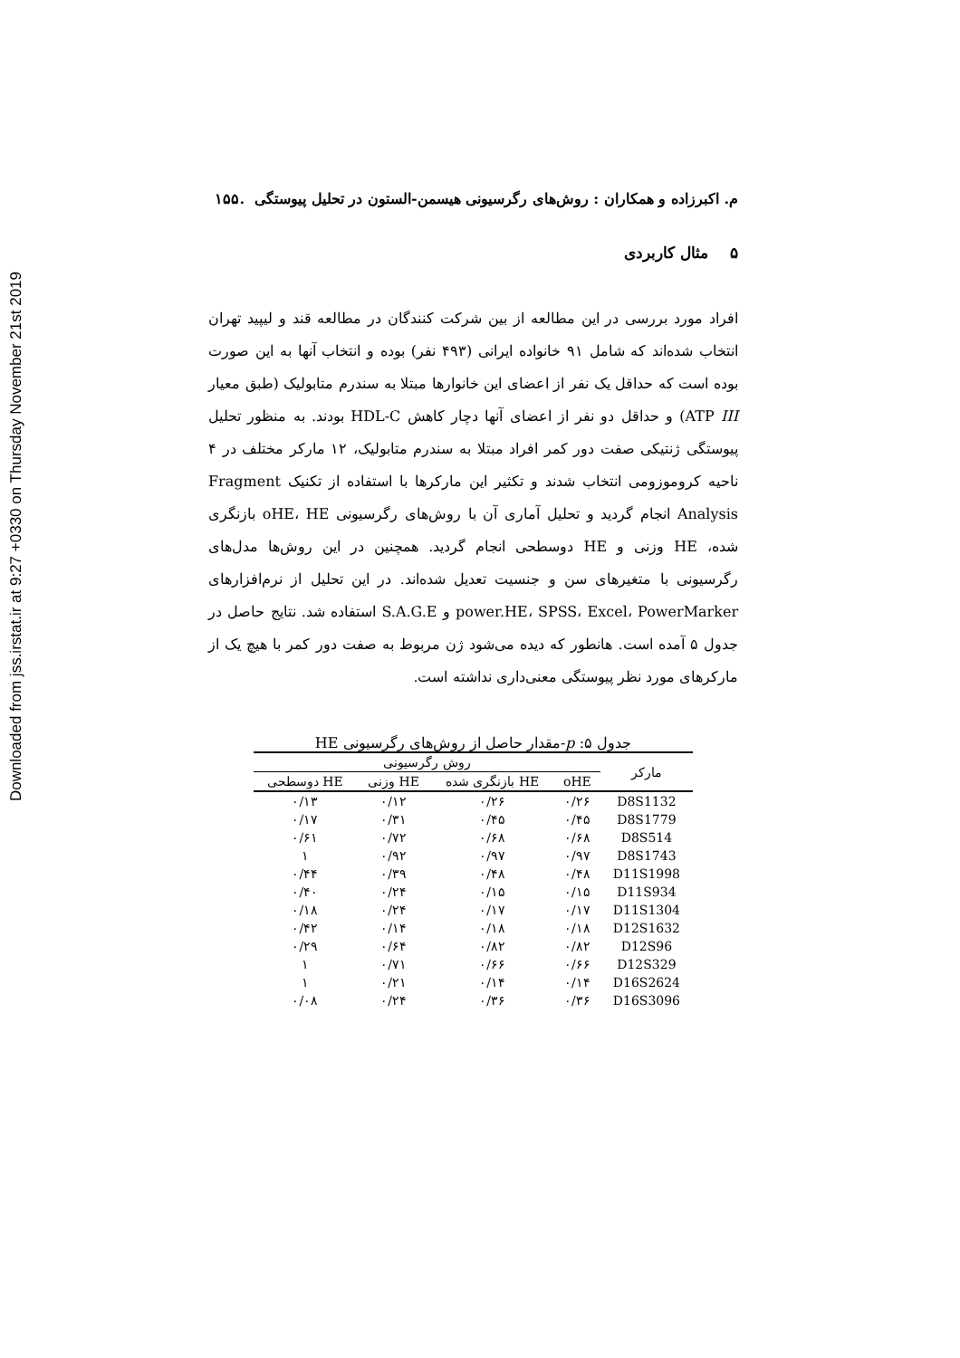Downloaded from jss.irstat.ir at 9:27 +0330 on Thursday November 21st 2019
م. اکبرزاده و همکاران : روش‌های رگرسیونی هیسمن-الستون در تحلیل پیوستگی .۱۵۵
۵ مثال کاربردی
افراد مورد بررسی در این مطالعه از بین شرکت کنندگان در مطالعه قند و لیپید تهران انتخاب شده‌اند که شامل ۹۱ خانواده ایرانی (۴۹۳ نفر) بوده و انتخاب آنها به این صورت بوده است که حداقل یک نفر از اعضای این خانوارها مبتلا به سندرم متابولیک (طبق معیار ATP III) و حداقل دو نفر از اعضای آنها دچار کاهش HDL-C بودند. به منظور تحلیل پیوستگی ژنتیکی صفت دور کمر افراد مبتلا به سندرم متابولیک، ۱۲ مارکر مختلف در ۴ ناحیه کروموزومی انتخاب شدند و تکثیر این مارکرها با استفاده از تکنیک Fragment Analysis انجام گردید و تحلیل آماری آن با روش‌های رگرسیونی oHE، HE بازنگری شده، HE وزنی و HE دوسطحی انجام گردید. همچنین در این روش‌ها مدل‌های رگرسیونی با متغیرهای سن و جنسیت تعدیل شده‌اند. در این تحلیل از نرم‌افزارهای power.HE، SPSS، Excel، PowerMarker و S.A.G.E استفاده شد. نتایج حاصل در جدول ۵ آمده است. هانطور که دیده می‌شود ژن مربوط به صفت دور کمر با هیچ یک از مارکرهای مورد نظر پیوستگی معنی‌داری نداشته است.
جدول ۵: p-مقدار حاصل از روش‌های رگرسیونی HE
| مارکر | روش رگرسیونی | | | |
| --- | --- | --- | --- | --- |
| | oHE | HE بازنگری شده | HE وزنی | HE دوسطحی |
| D8S1132 | ۰/۲۶ | ۰/۲۶ | ۰/۱۲ | ۰/۱۳ |
| D8S1779 | ۰/۴۵ | ۰/۴۵ | ۰/۳۱ | ۰/۱۷ |
| D8S514 | ۰/۶۸ | ۰/۶۸ | ۰/۷۲ | ۰/۶۱ |
| D8S1743 | ۰/۹۷ | ۰/۹۷ | ۰/۹۲ | ۱ |
| D11S1998 | ۰/۴۸ | ۰/۴۸ | ۰/۳۹ | ۰/۴۴ |
| D11S934 | ۰/۱۵ | ۰/۱۵ | ۰/۲۴ | ۰/۴۰ |
| D11S1304 | ۰/۱۷ | ۰/۱۷ | ۰/۲۴ | ۰/۱۸ |
| D12S1632 | ۰/۱۸ | ۰/۱۸ | ۰/۱۴ | ۰/۴۲ |
| D12S96 | ۰/۸۲ | ۰/۸۲ | ۰/۶۴ | ۰/۲۹ |
| D12S329 | ۰/۶۶ | ۰/۶۶ | ۰/۷۱ | ۱ |
| D16S2624 | ۰/۱۴ | ۰/۱۴ | ۰/۲۱ | ۱ |
| D16S3096 | ۰/۳۶ | ۰/۳۶ | ۰/۲۴ | ۰/۰۸ |